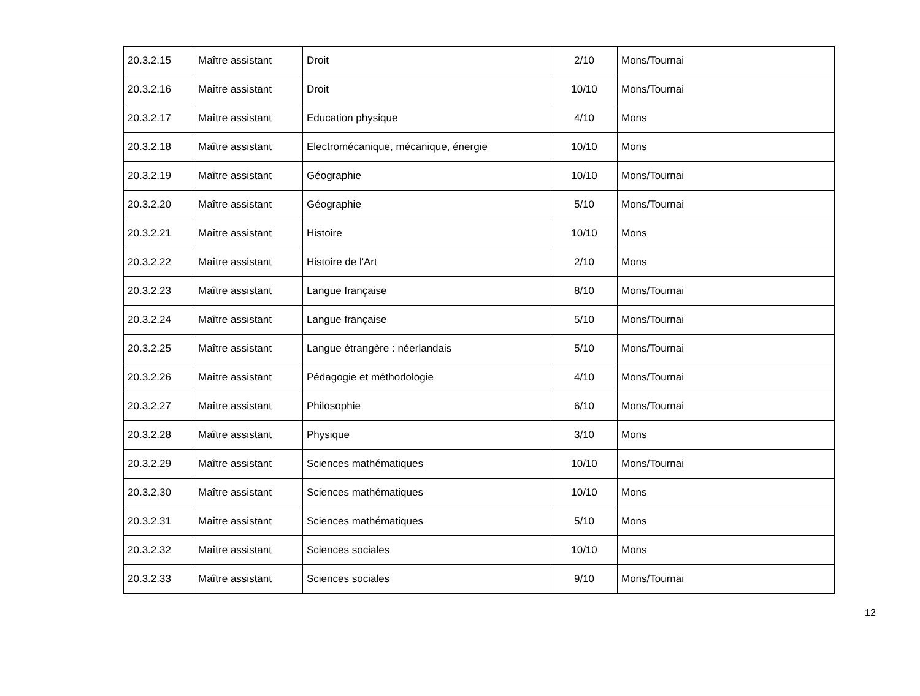| 20.3.2.15 | Maître assistant | Droit | 2/10 | Mons/Tournai |
| 20.3.2.16 | Maître assistant | Droit | 10/10 | Mons/Tournai |
| 20.3.2.17 | Maître assistant | Education physique | 4/10 | Mons |
| 20.3.2.18 | Maître assistant | Electromécanique, mécanique, énergie | 10/10 | Mons |
| 20.3.2.19 | Maître assistant | Géographie | 10/10 | Mons/Tournai |
| 20.3.2.20 | Maître assistant | Géographie | 5/10 | Mons/Tournai |
| 20.3.2.21 | Maître assistant | Histoire | 10/10 | Mons |
| 20.3.2.22 | Maître assistant | Histoire de l'Art | 2/10 | Mons |
| 20.3.2.23 | Maître assistant | Langue française | 8/10 | Mons/Tournai |
| 20.3.2.24 | Maître assistant | Langue française | 5/10 | Mons/Tournai |
| 20.3.2.25 | Maître assistant | Langue étrangère : néerlandais | 5/10 | Mons/Tournai |
| 20.3.2.26 | Maître assistant | Pédagogie et méthodologie | 4/10 | Mons/Tournai |
| 20.3.2.27 | Maître assistant | Philosophie | 6/10 | Mons/Tournai |
| 20.3.2.28 | Maître assistant | Physique | 3/10 | Mons |
| 20.3.2.29 | Maître assistant | Sciences mathématiques | 10/10 | Mons/Tournai |
| 20.3.2.30 | Maître assistant | Sciences mathématiques | 10/10 | Mons |
| 20.3.2.31 | Maître assistant | Sciences mathématiques | 5/10 | Mons |
| 20.3.2.32 | Maître assistant | Sciences sociales | 10/10 | Mons |
| 20.3.2.33 | Maître assistant | Sciences sociales | 9/10 | Mons/Tournai |
12